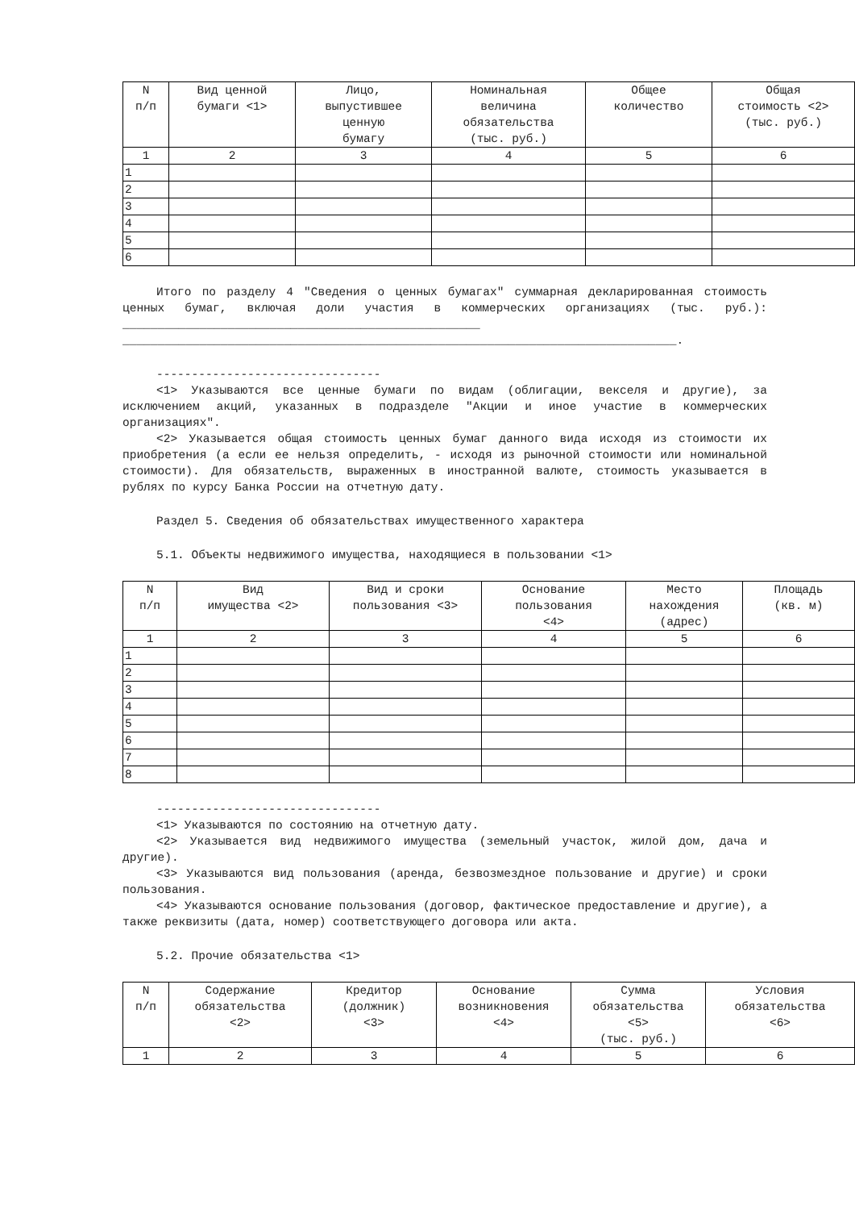| N п/п | Вид ценной бумаги <1> | Лицо, выпустившее ценную бумагу | Номинальная величина обязательства (тыс. руб.) | Общее количество | Общая стоимость <2> (тыс. руб.) |
| --- | --- | --- | --- | --- | --- |
| 1 | 2 | 3 | 4 | 5 | 6 |
| 1 | | | | | |
| 2 | | | | | |
| 3 | | | | | |
| 4 | | | | | |
| 5 | | | | | |
| 6 | | | | | |
Итого по разделу 4 "Сведения о ценных бумагах" суммарная декларированная стоимость ценных бумаг, включая доли участия в коммерческих организациях (тыс. руб.): ___________________________________________________ _______________________________________________________________________________.
--------------------------------
<1> Указываются все ценные бумаги по видам (облигации, векселя и другие), за исключением акций, указанных в подразделе "Акции и иное участие в коммерческих организациях".
<2> Указывается общая стоимость ценных бумаг данного вида исходя из стоимости их приобретения (а если ее нельзя определить, - исходя из рыночной стоимости или номинальной стоимости). Для обязательств, выраженных в иностранной валюте, стоимость указывается в рублях по курсу Банка России на отчетную дату.
Раздел 5. Сведения об обязательствах имущественного характера
5.1. Объекты недвижимого имущества, находящиеся в пользовании <1>
| N п/п | Вид имущества <2> | Вид и сроки пользования <3> | Основание пользования <4> | Место нахождения (адрес) | Площадь (кв. м) |
| --- | --- | --- | --- | --- | --- |
| 1 | 2 | 3 | 4 | 5 | 6 |
| 1 | | | | | |
| 2 | | | | | |
| 3 | | | | | |
| 4 | | | | | |
| 5 | | | | | |
| 6 | | | | | |
| 7 | | | | | |
| 8 | | | | | |
--------------------------------
<1> Указываются по состоянию на отчетную дату.
<2> Указывается вид недвижимого имущества (земельный участок, жилой дом, дача и другие).
<3> Указываются вид пользования (аренда, безвозмездное пользование и другие) и сроки пользования.
<4> Указываются основание пользования (договор, фактическое предоставление и другие), а также реквизиты (дата, номер) соответствующего договора или акта.
5.2. Прочие обязательства <1>
| N п/п | Содержание обязательства <2> | Кредитор (должник) <3> | Основание возникновения <4> | Сумма обязательства <5> (тыс. руб.) | Условия обязательства <6> |
| --- | --- | --- | --- | --- | --- |
| 1 | 2 | 3 | 4 | 5 | 6 |